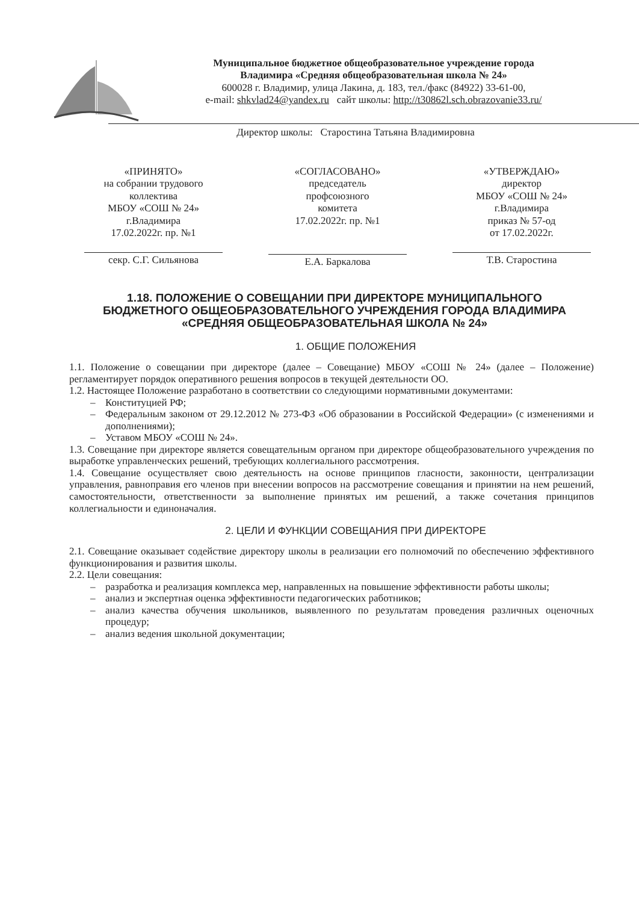Муниципальное бюджетное общеобразовательное учреждение города
Владимира «Средняя общеобразовательная школа № 24»
600028 г. Владимир, улица Лакина, д. 183, тел./факс (84922) 33-61-00,
e-mail: shkvlad24@yandex.ru сайт школы: http://t30862l.sch.obrazovanie33.ru/
Директор школы: Старостина Татьяна Владимировна
«ПРИНЯТО»
на собрании трудового коллектива
МБОУ «СОШ № 24»
г.Владимира
17.02.2022г. пр. №1
секр. С.Г. Сильянова
«СОГЛАСОВАНО»
председатель
профсоюзного
комитета
17.02.2022г. пр. №1
Е.А. Баркалова
«УТВЕРЖДАЮ»
директор
МБОУ «СОШ № 24»
г.Владимира
приказ № 57-од
от 17.02.2022г.
Т.В. Старостина
1.18. ПОЛОЖЕНИЕ О СОВЕЩАНИИ ПРИ ДИРЕКТОРЕ МУНИЦИПАЛЬНОГО БЮДЖЕТНОГО ОБЩЕОБРАЗОВАТЕЛЬНОГО УЧРЕЖДЕНИЯ ГОРОДА ВЛАДИМИРА «СРЕДНЯЯ ОБЩЕОБРАЗОВАТЕЛЬНАЯ ШКОЛА № 24»
1. ОБЩИЕ ПОЛОЖЕНИЯ
1.1. Положение о совещании при директоре (далее – Совещание) МБОУ «СОШ № 24» (далее – Положение) регламентирует порядок оперативного решения вопросов в текущей деятельности ОО.
1.2. Настоящее Положение разработано в соответствии со следующими нормативными документами:
– Конституцией РФ;
– Федеральным законом от 29.12.2012 № 273-ФЗ «Об образовании в Российской Федерации» (с изменениями и дополнениями);
– Уставом МБОУ «СОШ № 24».
1.3. Совещание при директоре является совещательным органом при директоре общеобразовательного учреждения по выработке управленческих решений, требующих коллегиального рассмотрения.
1.4. Совещание осуществляет свою деятельность на основе принципов гласности, законности, централизации управления, равноправия его членов при внесении вопросов на рассмотрение совещания и принятии на нем решений, самостоятельности, ответственности за выполнение принятых им решений, а также сочетания принципов коллегиальности и единоначалия.
2. ЦЕЛИ И ФУНКЦИИ СОВЕЩАНИЯ ПРИ ДИРЕКТОРЕ
2.1. Совещание оказывает содействие директору школы в реализации его полномочий по обеспечению эффективного функционирования и развития школы.
2.2. Цели совещания:
– разработка и реализация комплекса мер, направленных на повышение эффективности работы школы;
– анализ и экспертная оценка эффективности педагогических работников;
– анализ качества обучения школьников, выявленного по результатам проведения различных оценочных процедур;
– анализ ведения школьной документации;